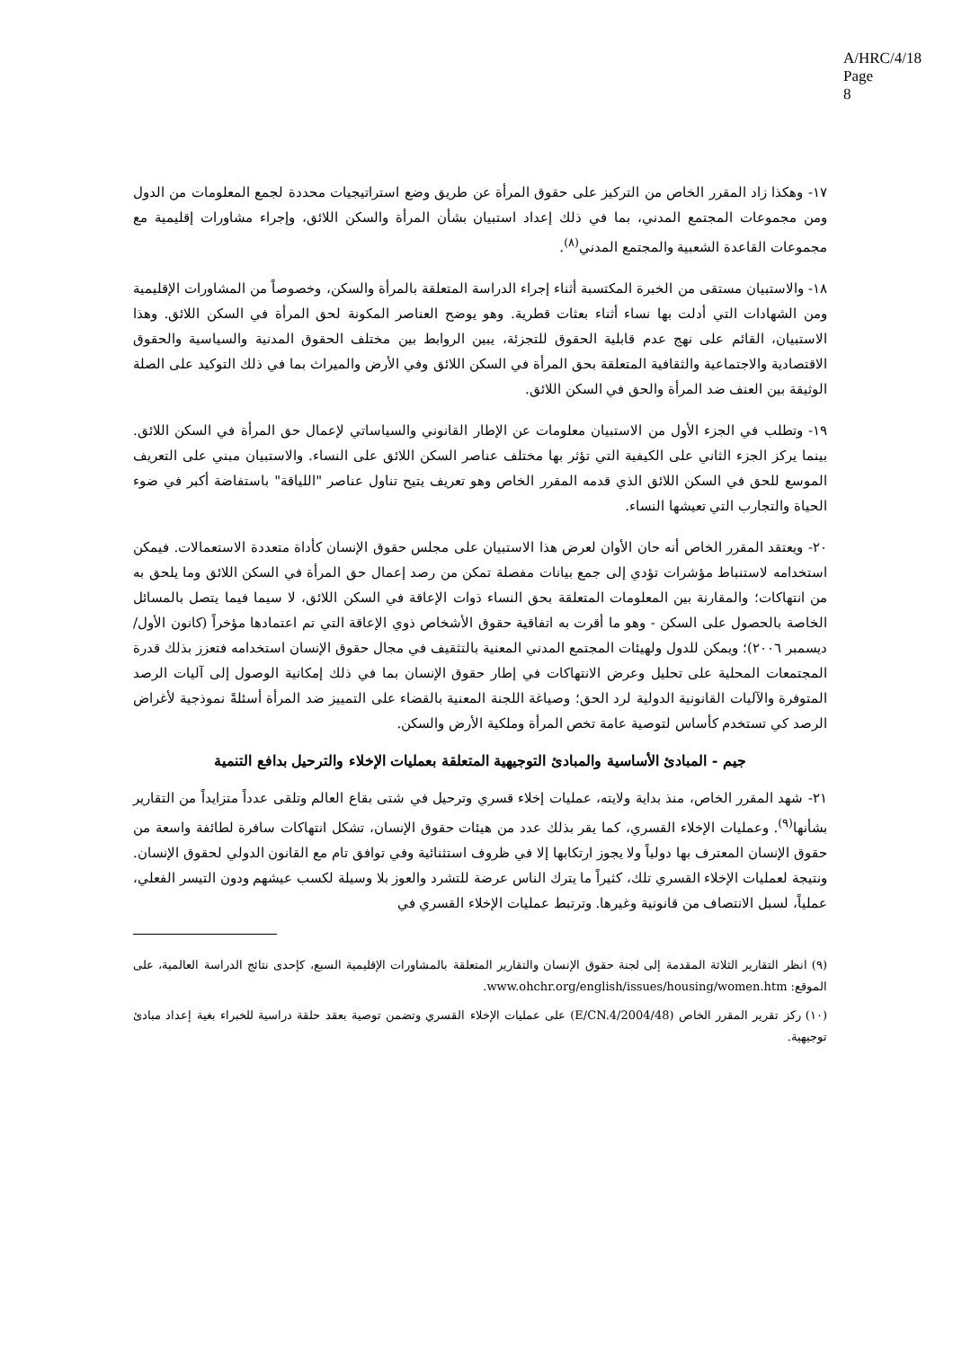A/HRC/4/18
Page 8
١٧- وهكذا زاد المقرر الخاص من التركيز على حقوق المرأة عن طريق وضع استراتيجيات محددة لجمع المعلومات من الدول ومن مجموعات المجتمع المدني، بما في ذلك إعداد استبيان بشأن المرأة والسكن اللائق، وإجراء مشاورات إقليمية مع مجموعات القاعدة الشعبية والمجتمع المدني<sup>(٨)</sup>.
١٨- والاستبيان مستقى من الخبرة المكتسبة أثناء إجراء الدراسة المتعلقة بالمرأة والسكن، وخصوصاً من المشاورات الإقليمية ومن الشهادات التي أدلت بها نساء أثناء بعثات قطرية. وهو يوضح العناصر المكونة لحق المرأة في السكن اللائق. وهذا الاستبيان، القائم على نهج عدم قابلية الحقوق للتجزئة، يبين الروابط بين مختلف الحقوق المدنية والسياسية والحقوق الاقتصادية والاجتماعية والثقافية المتعلقة بحق المرأة في السكن اللائق وفي الأرض والميراث بما في ذلك التوكيد على الصلة الوثيقة بين العنف ضد المرأة والحق في السكن اللائق.
١٩- وتطلب في الجزء الأول من الاستبيان معلومات عن الإطار القانوني والسياساتي لإعمال حق المرأة في السكن اللائق. بينما يركز الجزء الثاني على الكيفية التي تؤثر بها مختلف عناصر السكن اللائق على النساء. والاستبيان مبني على التعريف الموسع للحق في السكن اللائق الذي قدمه المقرر الخاص وهو تعريف يتيح تناول عناصر "اللياقة" باستفاضة أكبر في ضوء الحياة والتجارب التي تعيشها النساء.
٢٠- ويعتقد المقرر الخاص أنه حان الأوان لعرض هذا الاستبيان على مجلس حقوق الإنسان كأداة متعددة الاستعمالات. فيمكن استخدامه لاستنباط مؤشرات تؤدي إلى جمع بيانات مفصلة تمكن من رصد إعمال حق المرأة في السكن اللائق وما يلحق به من انتهاكات؛ والمقارنة بين المعلومات المتعلقة بحق النساء ذوات الإعاقة في السكن اللائق، لا سيما فيما يتصل بالمسائل الخاصة بالحصول على السكن - وهو ما أقرت به اتفاقية حقوق الأشخاص ذوي الإعاقة التي تم اعتمادها مؤخراً (كانون الأول/ديسمبر ٢٠٠٦)؛ ويمكن للدول ولهيئات المجتمع المدني المعنية بالتثقيف في مجال حقوق الإنسان استخدامه فتعزز بذلك قدرة المجتمعات المحلية على تحليل وعرض الانتهاكات في إطار حقوق الإنسان بما في ذلك إمكانية الوصول إلى آليات الرصد المتوفرة والآليات القانونية الدولية لرد الحق؛ وصياغة اللجنة المعنية بالقضاء على التمييز ضد المرأة أسئلةً نموذجية لأغراض الرصد كي تستخدم كأساس لتوصية عامة تخص المرأة وملكية الأرض والسكن.
جيم - المبادئ الأساسية والمبادئ التوجيهية المتعلقة بعمليات الإخلاء والترحيل بدافع التنمية
٢١- شهد المقرر الخاص، منذ بداية ولايته، عمليات إخلاء قسري وترحيل في شتى بقاع العالم وتلقى عدداً متزايداً من التقارير بشأنها<sup>(٩)</sup>. وعمليات الإخلاء القسري، كما يقر بذلك عدد من هيئات حقوق الإنسان، تشكل انتهاكات سافرة لطائفة واسعة من حقوق الإنسان المعترف بها دولياً ولا يجوز ارتكابها إلا في ظروف استثنائية وفي توافق تام مع القانون الدولي لحقوق الإنسان. ونتيجة لعمليات الإخلاء القسري تلك، كثيراً ما يترك الناس عرضة للتشرد والعوز بلا وسيلة لكسب عيشهم ودون التيسر الفعلي، عملياً، لسبل الانتصاف من قانونية وغيرها. وترتبط عمليات الإخلاء القسري في
(٩) انظر التقارير الثلاثة المقدمة إلى لجنة حقوق الإنسان والتقارير المتعلقة بالمشاورات الإقليمية السبع، كإحدى نتائج الدراسة العالمية، على الموقع: www.ohchr.org/english/issues/housing/women.htm.
(١٠) ركز تقرير المقرر الخاص (E/CN.4/2004/48) على عمليات الإخلاء القسري وتضمن توصية بعقد حلقة دراسية للخبراء بغية إعداد مبادئ توجيهية.